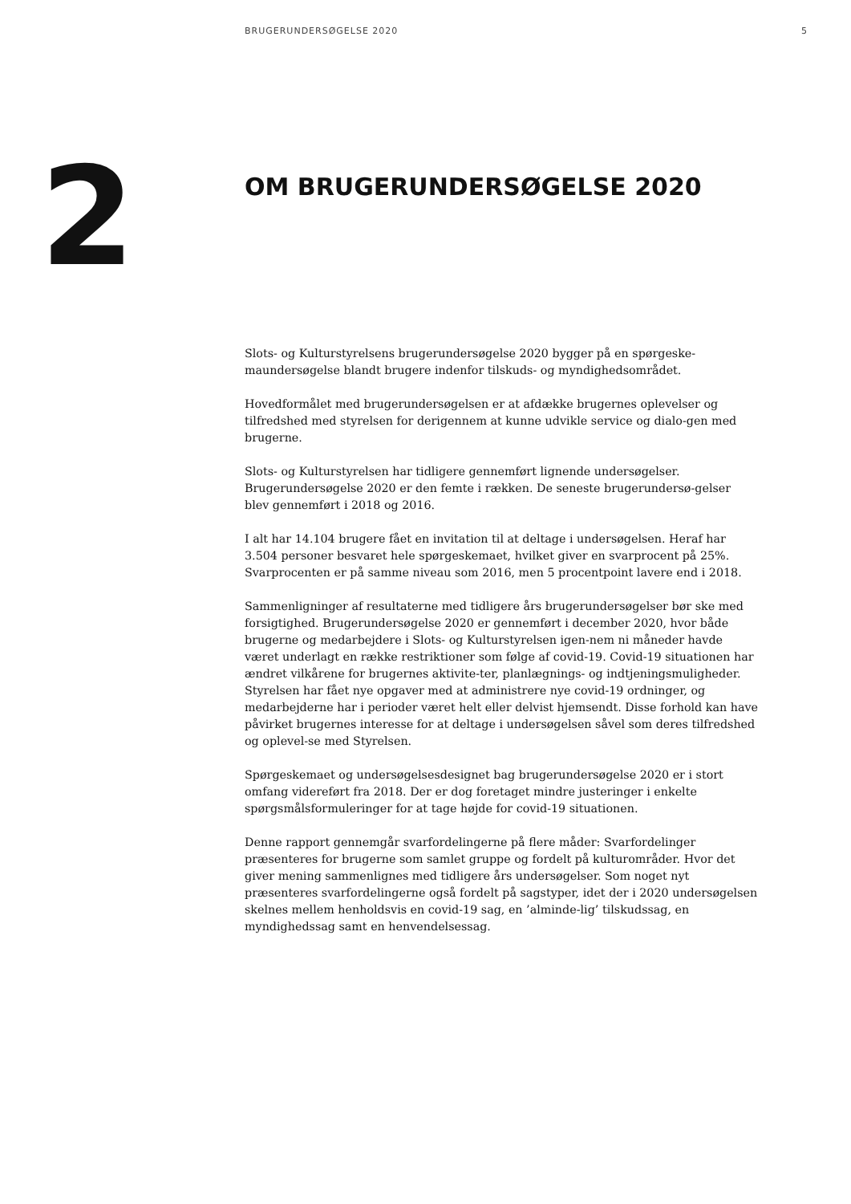BRUGERUNDERSØGELSE 2020 5
2
OM BRUGERUNDERSØGELSE 2020
Slots- og Kulturstyrelsens brugerundersøgelse 2020 bygger på en spørgeske-maundersøgelse blandt brugere indenfor tilskuds- og myndighedsområdet.
Hovedformålet med brugerundersøgelsen er at afdække brugernes oplevelser og tilfredshed med styrelsen for derigennem at kunne udvikle service og dialo-gen med brugerne.
Slots- og Kulturstyrelsen har tidligere gennemført lignende undersøgelser. Brugerundersøgelse 2020 er den femte i rækken. De seneste brugerundersø-gelser blev gennemført i 2018 og 2016.
I alt har 14.104 brugere fået en invitation til at deltage i undersøgelsen. Heraf har 3.504 personer besvaret hele spørgeskemaet, hvilket giver en svarprocent på 25%. Svarprocenten er på samme niveau som 2016, men 5 procentpoint lavere end i 2018.
Sammenligninger af resultaterne med tidligere års brugerundersøgelser bør ske med forsigtighed. Brugerundersøgelse 2020 er gennemført i december 2020, hvor både brugerne og medarbejdere i Slots- og Kulturstyrelsen igen-nem ni måneder havde været underlagt en række restriktioner som følge af covid-19. Covid-19 situationen har ændret vilkårene for brugernes aktivite-ter, planlægnings- og indtjeningsmuligheder. Styrelsen har fået nye opgaver med at administrere nye covid-19 ordninger, og medarbejderne har i perioder været helt eller delvist hjemsendt. Disse forhold kan have påvirket brugernes interesse for at deltage i undersøgelsen såvel som deres tilfredshed og oplevel-se med Styrelsen.
Spørgeskemaet og undersøgelsesdesignet bag brugerundersøgelse 2020 er i stort omfang videreført fra 2018. Der er dog foretaget mindre justeringer i enkelte spørgsmålsformuleringer for at tage højde for covid-19 situationen.
Denne rapport gennemgår svarfordelingerne på flere måder: Svarfordelinger præsenteres for brugerne som samlet gruppe og fordelt på kulturområder. Hvor det giver mening sammenlignes med tidligere års undersøgelser. Som noget nyt præsenteres svarfordelingerne også fordelt på sagstyper, idet der i 2020 undersøgelsen skelnes mellem henholdsvis en covid-19 sag, en ’alminde-lig’ tilskudssag, en myndighedssag samt en henvendelsessag.